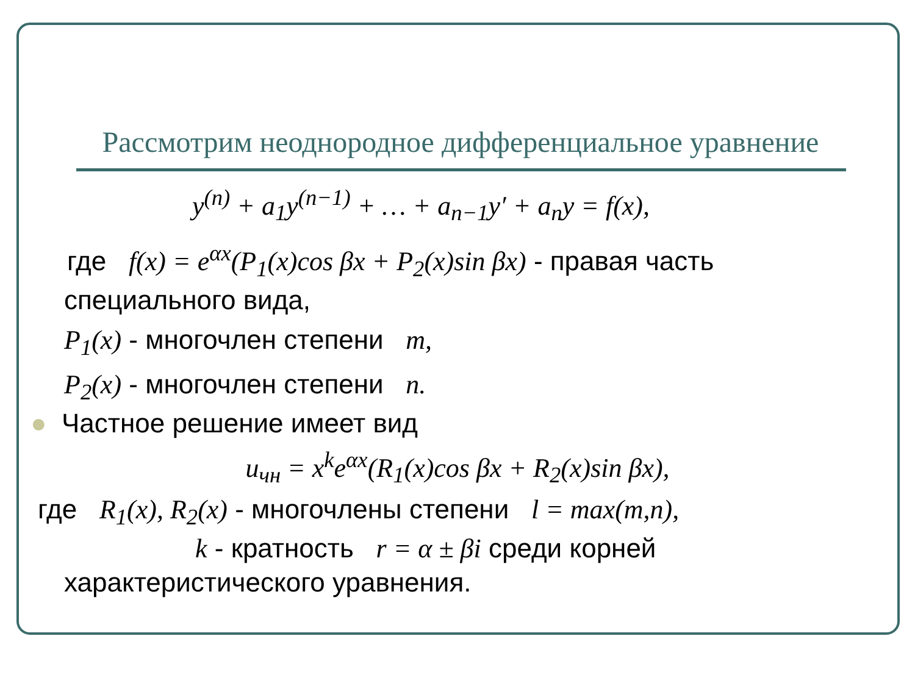Рассмотрим неоднородное дифференциальное уравнение
y<sup>(n)</sup> + a<sub>1</sub>y<sup>(n−1)</sup> + … + a<sub>n−1</sub>y′ + a<sub>n</sub>y = f(x),
где f(x) = e<sup>αx</sup>(P<sub>1</sub>(x)cos βx + P<sub>2</sub>(x)sin βx) - правая часть
специального вида,
P<sub>1</sub>(x) - многочлен степени m,
P<sub>2</sub>(x) - многочлен степени n.
● Частное решение имеет вид
u<sub>чн</sub> = x<sup>k</sup>e<sup>αx</sup>(R<sub>1</sub>(x)cos βx + R<sub>2</sub>(x)sin βx),
где R<sub>1</sub>(x), R<sub>2</sub>(x) - многочлены степени l = max(m,n),
k - кратность r = α ± βi среди корней
характеристического уравнения.